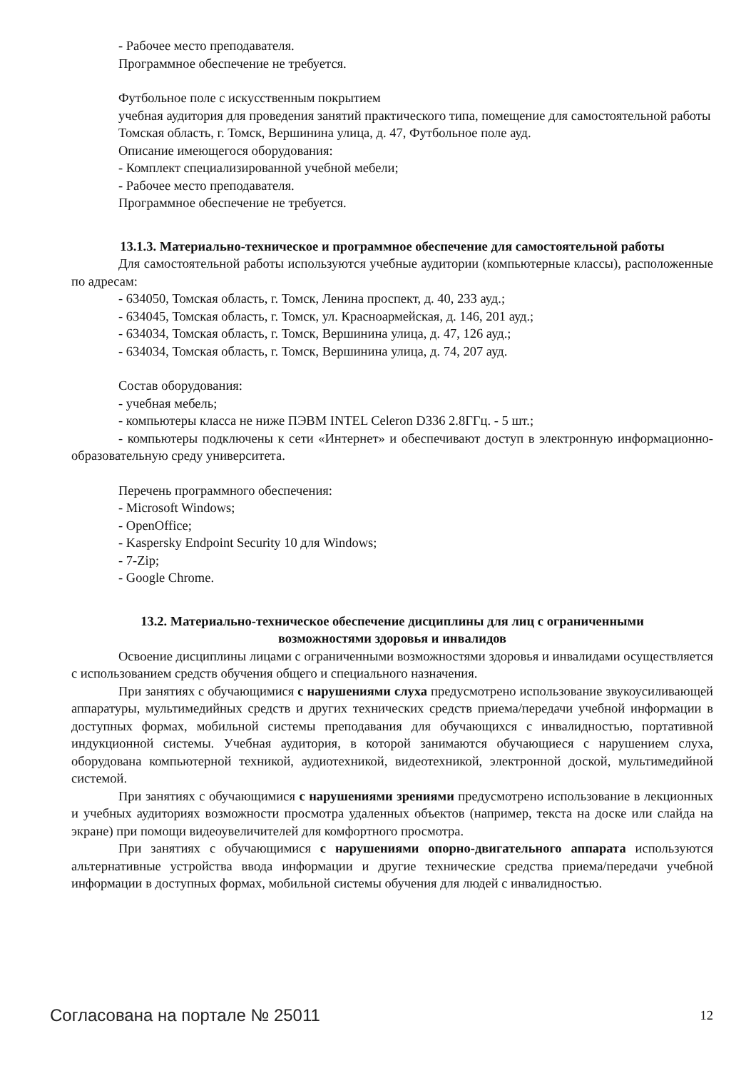- Рабочее место преподавателя.
Программное обеспечение не требуется.
Футбольное поле с искусственным покрытием
учебная аудитория для проведения занятий практического типа, помещение для самостоятельной работы
Томская область, г. Томск, Вершинина улица, д. 47, Футбольное поле ауд.
Описание имеющегося оборудования:
- Комплект специализированной учебной мебели;
- Рабочее место преподавателя.
Программное обеспечение не требуется.
13.1.3. Материально-техническое и программное обеспечение для самостоятельной работы
Для самостоятельной работы используются учебные аудитории (компьютерные классы), расположенные по адресам:
- 634050, Томская область, г. Томск, Ленина проспект, д. 40, 233 ауд.;
- 634045, Томская область, г. Томск, ул. Красноармейская, д. 146, 201 ауд.;
- 634034, Томская область, г. Томск, Вершинина улица, д. 47, 126 ауд.;
- 634034, Томская область, г. Томск, Вершинина улица, д. 74, 207 ауд.
Состав оборудования:
- учебная мебель;
- компьютеры класса не ниже ПЭВМ INTEL Celeron D336 2.8ГГц. - 5 шт.;
- компьютеры подключены к сети «Интернет» и обеспечивают доступ в электронную информационно-образовательную среду университета.
Перечень программного обеспечения:
- Microsoft Windows;
- OpenOffice;
- Kaspersky Endpoint Security 10 для Windows;
- 7-Zip;
- Google Chrome.
13.2. Материально-техническое обеспечение дисциплины для лиц с ограниченными
возможностями здоровья и инвалидов
Освоение дисциплины лицами с ограниченными возможностями здоровья и инвалидами осуществляется с использованием средств обучения общего и специального назначения.
При занятиях с обучающимися с нарушениями слуха предусмотрено использование звукоусиливающей аппаратуры, мультимедийных средств и других технических средств приема/передачи учебной информации в доступных формах, мобильной системы преподавания для обучающихся с инвалидностью, портативной индукционной системы. Учебная аудитория, в которой занимаются обучающиеся с нарушением слуха, оборудована компьютерной техникой, аудиотехникой, видеотехникой, электронной доской, мультимедийной системой.
При занятиях с обучающимися с нарушениями зрениями предусмотрено использование в лекционных и учебных аудиториях возможности просмотра удаленных объектов (например, текста на доске или слайда на экране) при помощи видеоувеличителей для комфортного просмотра.
При занятиях с обучающимися с нарушениями опорно-двигательного аппарата используются альтернативные устройства ввода информации и другие технические средства приема/передачи учебной информации в доступных формах, мобильной системы обучения для людей с инвалидностью.
Согласована на портале № 25011 12